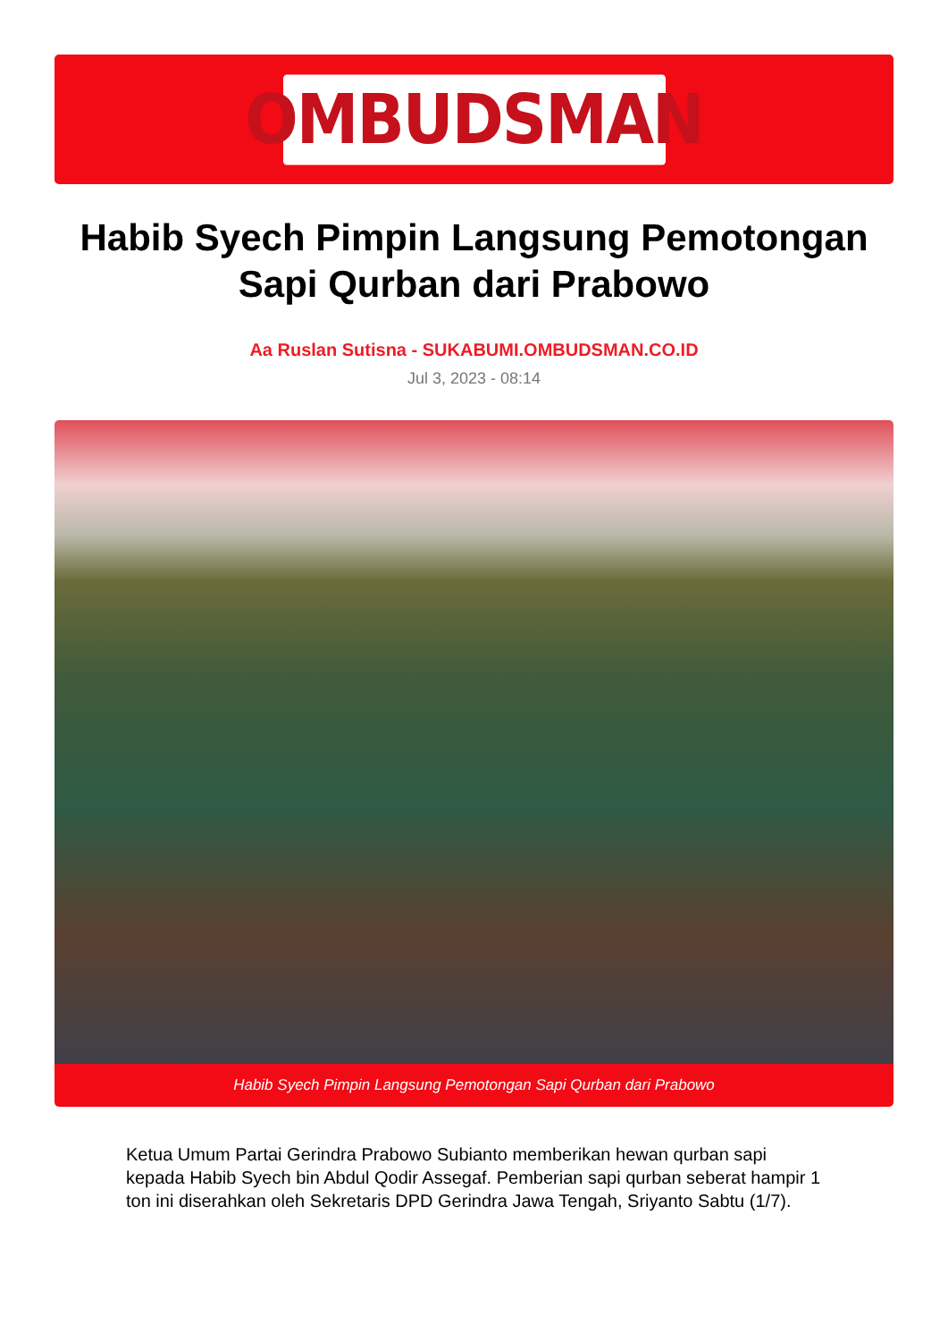OMBUDSMAN
Habib Syech Pimpin Langsung Pemotongan Sapi Qurban dari Prabowo
Aa Ruslan Sutisna - SUKABUMI.OMBUDSMAN.CO.ID
Jul 3, 2023 - 08:14
Habib Syech Pimpin Langsung Pemotongan Sapi Qurban dari Prabowo
Ketua Umum Partai Gerindra Prabowo Subianto memberikan hewan qurban sapi kepada Habib Syech bin Abdul Qodir Assegaf. Pemberian sapi qurban seberat hampir 1 ton ini diserahkan oleh Sekretaris DPD Gerindra Jawa Tengah, Sriyanto Sabtu (1/7).